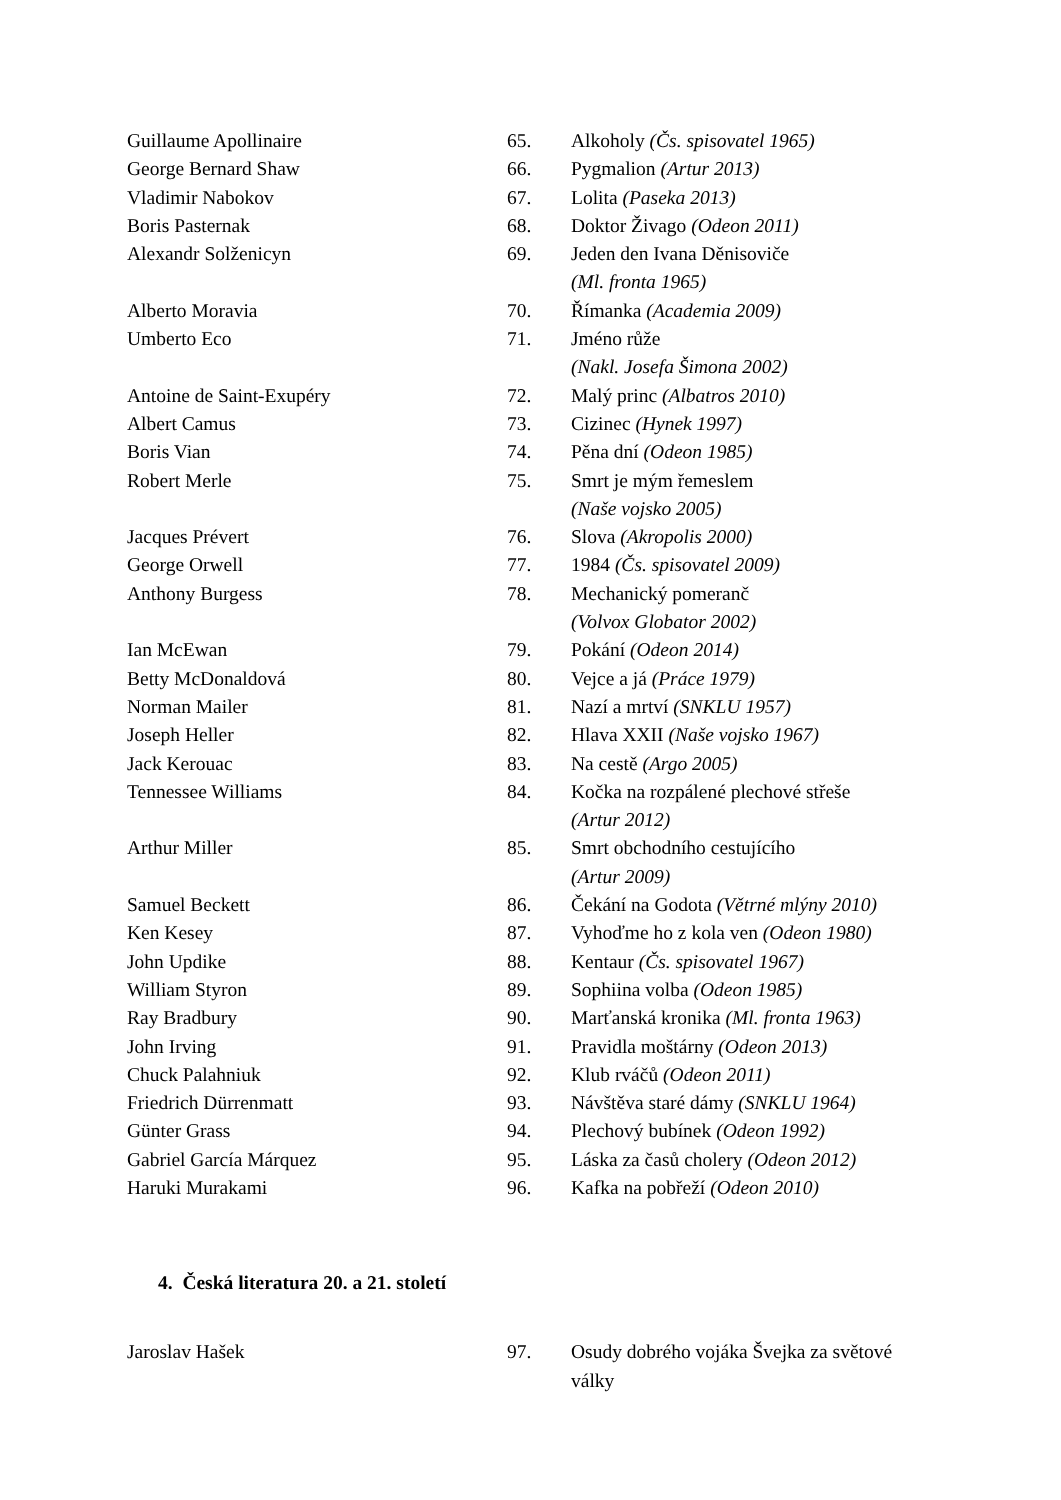| Guillaume Apollinaire | 65. | Alkoholy (Čs. spisovatel 1965) |
| George Bernard Shaw | 66. | Pygmalion (Artur 2013) |
| Vladimir Nabokov | 67. | Lolita (Paseka 2013) |
| Boris Pasternak | 68. | Doktor Živago (Odeon 2011) |
| Alexandr Solženicyn | 69. | Jeden den Ivana Děnisoviče (Ml. fronta 1965) |
| Alberto Moravia | 70. | Římanka (Academia 2009) |
| Umberto Eco | 71. | Jméno růže (Nakl. Josefa Šimona 2002) |
| Antoine de Saint-Exupéry | 72. | Malý princ (Albatros 2010) |
| Albert Camus | 73. | Cizinec (Hynek 1997) |
| Boris Vian | 74. | Pěna dní (Odeon 1985) |
| Robert Merle | 75. | Smrt je mým řemeslem (Naše vojsko 2005) |
| Jacques Prévert | 76. | Slova (Akropolis 2000) |
| George Orwell | 77. | 1984 (Čs. spisovatel 2009) |
| Anthony Burgess | 78. | Mechanický pomeranč (Volvox Globator 2002) |
| Ian McEwan | 79. | Pokání (Odeon 2014) |
| Betty McDonaldová | 80. | Vejce a já (Práce 1979) |
| Norman Mailer | 81. | Nazí a mrtví (SNKLU 1957) |
| Joseph Heller | 82. | Hlava XXII (Naše vojsko 1967) |
| Jack Kerouac | 83. | Na cestě (Argo 2005) |
| Tennessee Williams | 84. | Kočka na rozpálené plechové střeše (Artur 2012) |
| Arthur Miller | 85. | Smrt obchodního cestujícího (Artur 2009) |
| Samuel Beckett | 86. | Čekání na Godota (Větrné mlýny 2010) |
| Ken Kesey | 87. | Vyhoďme ho z kola ven (Odeon 1980) |
| John Updike | 88. | Kentaur (Čs. spisovatel 1967) |
| William Styron | 89. | Sophiina volba (Odeon 1985) |
| Ray Bradbury | 90. | Marťanská kronika (Ml. fronta 1963) |
| John Irving | 91. | Pravidla moštárny (Odeon 2013) |
| Chuck Palahniuk | 92. | Klub rváčů (Odeon 2011) |
| Friedrich Dürrenmatt | 93. | Návštěva staré dámy (SNKLU 1964) |
| Günter Grass | 94. | Plechový bubínek (Odeon 1992) |
| Gabriel García Márquez | 95. | Láska za časů cholery (Odeon 2012) |
| Haruki Murakami | 96. | Kafka na pobřeží (Odeon 2010) |
4. Česká literatura 20. a 21. století
| Jaroslav Hašek | 97. | Osudy dobrého vojáka Švejka za světové války |